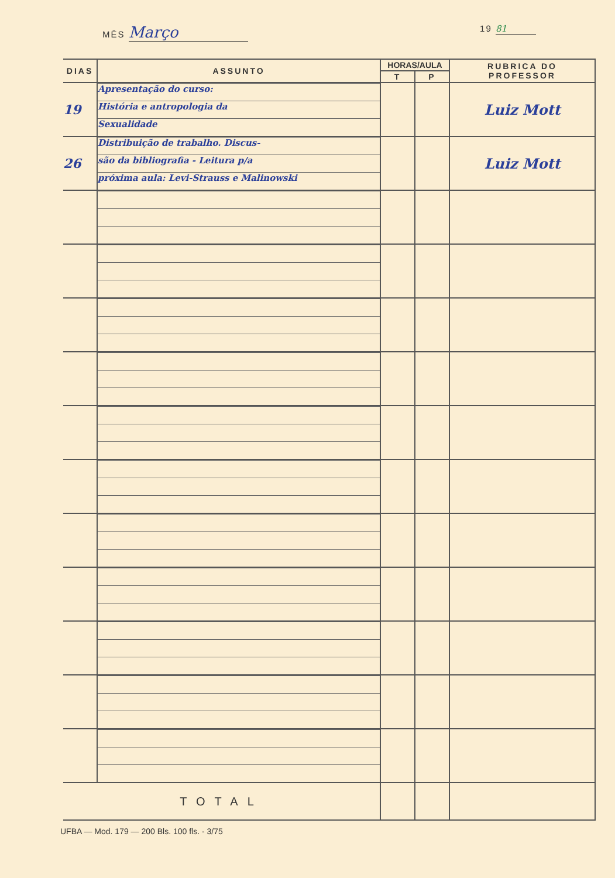MÊS Março
19 81
| DIAS | ASSUNTO | HORAS/AULA | | RUBRICA DO PROFESSOR |
| --- | --- | --- | --- | --- |
| | | T | P | |
| 19 | Apresentação do curso: História e antropologia da Sexualidade | | | Luiz Mott |
| 26 | Distribuição de trabalho. Discus- são da bibliografia - Leitura p/a próxima aula: Levi-Strauss e Malinowski | | | Luiz Mott |
| TOTAL | | | | |
UFBA — Mod. 179 — 200 Bls. 100 fls. - 3/75